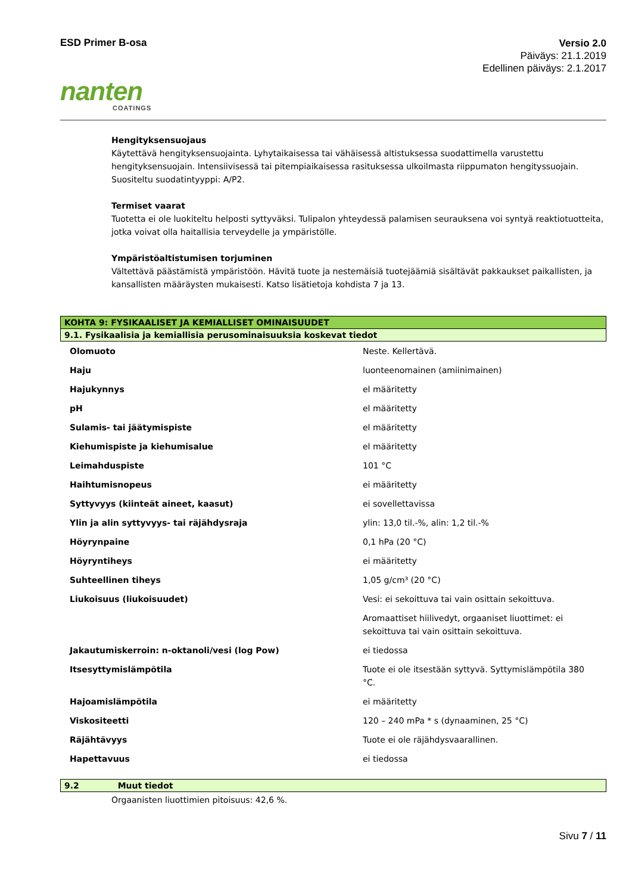ESD Primer B-osa
Versio 2.0
Päiväys: 21.1.2019
Edellinen päiväys: 2.1.2017
nanten
COATINGS
Hengityksensuojaus
Käytettävä hengityksensuojainta. Lyhytaikaisessa tai vähäisessä altistuksessa suodattimella varustettu hengityksensuojain. Intensiivisessä tai pitempiaikaisessa rasituksessa ulkoilmasta riippumaton hengityssuojain. Suositeltu suodatintyyppi: A/P2.
Termiset vaarat
Tuotetta ei ole luokiteltu helposti syttyväksi. Tulipalon yhteydessä palamisen seurauksena voi syntyä reaktiotuotteita, jotka voivat olla haitallisia terveydelle ja ympäristölle.
Ympäristöaltistumisen torjuminen
Vältettävä päästämistä ympäristöön. Hävitä tuote ja nestemäisiä tuotejäämiä sisältävät pakkaukset paikallisten, ja kansallisten määräysten mukaisesti. Katso lisätietoja kohdista 7 ja 13.
KOHTA 9: FYSIKAALISET JA KEMIALLISET OMINAISUUDET
9.1. Fysikaalisia ja kemiallisia perusominaisuuksia koskevat tiedot
| Olomuoto | Neste. Kellertävä. |
| Haju | luonteenomainen (amiinimainen) |
| Hajukynnys | el määritetty |
| pH | el määritetty |
| Sulamis- tai jäätymispiste | el määritetty |
| Kiehumispiste ja kiehumisalue | el määritetty |
| Leimahduspiste | 101 °C |
| Haihtumisnopeus | ei määritetty |
| Syttyvyys (kiinteät aineet, kaasut) | ei sovellettavissa |
| Ylin ja alin syttyvyys- tai räjähdysraja | ylin: 13,0 til.-%, alin: 1,2 til.-% |
| Höyrynpaine | 0,1 hPa (20 °C) |
| Höyryntiheys | ei määritetty |
| Suhteellinen tiheys | 1,05 g/cm³ (20 °C) |
| Liukoisuus (liukoisuudet) | Vesi: ei sekoittuva tai vain osittain sekoittuva. |
| | Aromaattiset hiilivedyt, orgaaniset liuottimet: ei sekoittuva tai vain osittain sekoittuva. |
| Jakautumiskerroin: n-oktanoli/vesi (log Pow) | ei tiedossa |
| Itsesyttymislämpötila | Tuote ei ole itsestään syttyvä. Syttymislämpötila 380 °C. |
| Hajoamislämpötila | ei määritetty |
| Viskositeetti | 120 – 240 mPa * s (dynaaminen, 25 °C) |
| Räjähtävyys | Tuote ei ole räjähdysvaarallinen. |
| Hapettavuus | ei tiedossa |
9.2 Muut tiedot
Orgaanisten liuottimien pitoisuus: 42,6 %.
Sivu 7 / 11